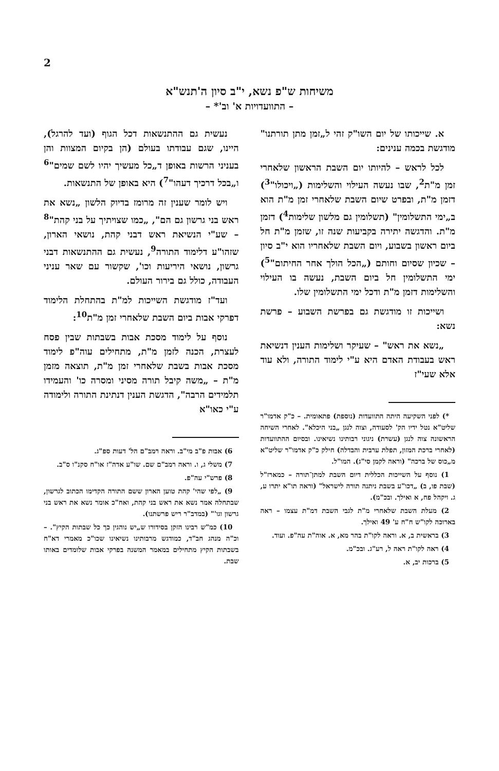2
משיחות ש"פ נשא, י"ב סיון ה'תנש"א
– התוועדויות א' וב'* –
א. שייכותו של יום השו"ק זהי ל„זמן מתן תורתנו" מודגשת בכמה ענינים:
לכל לראש – להיותו יום השבת הראשון שלאחרי זמן מ"ת<sup>2</sup>, שבו נעשה העילוי והשלימות („ויכולו"<sup>3</sup>) דזמן מ"ת, ובפרט שיום השבת שלאחרי זמן מ"ת הוא ב„ימי התשלומין" (תשלומין גם מלשון שלימות<sup>4</sup>) דזמן מ"ת. והדגשה יתירה בקביעות שנה זו, שזמן מ"ת חל ביום ראשון בשבוע, ויום השבת שלאחריו הוא י"ב סיון – שכיון שסיום וחותם („הכל הולך אחר החיתום"<sup>5</sup>) ימי התשלומין חל ביום השבת, נעשה בו העילוי והשלימות דזמן מ"ת ודכל ימי התשלומין שלו.
ושייכות זו מודגשת גם בפרשת השבוע – פרשת נשא:
„נשא את ראש" – שעיקר ושלימות הענין דנשיאת ראש בעבודת האדם היא ע"י לימוד התורה, ולא עוד אלא שעי"ז
*) לפני השקיעה היתה התוועדות (נוספת) פתאומית. – כ"ק אדמו"ר שליט"א נטל ידיו הק' לסעודה, וצוה לנגן „בני היכלא". לאחרי השיחה הראשונה צוה לנגן (עשרת) ניגוני רבותינו נשיאינו. ובסיום ההתוועדות (לאחרי ברכת המזון, תפלת ערבית והבדלה) חילק כ"ק אדמו"ר שליט"א מ„כוס של ברכה" (וראה לקמן סי"ג). המו"ל.
1) נוסף על השייכות הכללית דיום השבת למתן־תורה – כמארז"ל (שבת פו, ב) „דכו"ע בשבת ניתנה תורה לישראל" (וראה תו"א יתרו ע, ג. ויקהל פח, א ואילך. ובכ"מ).
2) מעלת השבת שלאחרי מ"ת לגבי השבת דמ"ת עצמו – ראה בארוכה לקו"ש ח"ח ע' 49 ואילך.
3) בראשית ב, א. וראה לקו"ת בהר מא, א. אוה"ת עה"פ. ועוד.
4) ראה לקו"ת ראה ל, רע"ג. ובכ"מ.
5) ברכות יב, א.
נעשית גם ההתנשאות דכל הגוף (ועד להרגל), היינו, שגם עבודתו בעולם (הן בקיום המצוות והן בעניני הרשות באופן ד„כל מעשיך יהיו לשם שמים"<sup>6</sup> ו„בכל דרכיך דעהו"<sup>7</sup>) היא באופן של התנשאות.
ויש לומר שענין זה מרומז בדיוק הלשון „נשא את ראש בני גרשון גם הם", „כמו שצויתיך על בני קהת"<sup>8</sup> – שע"י הנשיאת ראש דבני קהת, נושאי הארון, שזהו"ע דלימוד התורה<sup>9</sup>, נעשית גם ההתנשאות דבני גרשון, נושאי היריעות וכו', שקשור עם שאר עניני העבודה, כולל גם בירור העולם.
ועד"ז מודגשת השייכות למ"ת בהתחלת הלימוד דפרקי אבות ביום השבת שלאחרי זמן מ"ת<sup>10</sup>:
נוסף על לימוד מסכת אבות בשבתות שבין פסח לעצרת, הכנה לזמן מ"ת, מתחילים עוה"פ לימוד מסכת אבות בשבת שלאחרי זמן מ"ת, תוצאה מזמן מ"ת – „משה קיבל תורה מסיני ומסרה כו' והעמידו תלמידים הרבה", הדגשת הענין דנתינת התורה ולימודה ע"י כאו"א
6) אבות פ"ב מי"ב. וראה רמב"ם הל' דעות ספ"ג.
7) משלי ג, ו. וראה רמב"ם שם. שו"ע אדה"ז או"ח סקנ"ו ס"ב.
8) פרש"י עה"פ.
9) „לפי שהי' קהת טוען הארון ששם התורה הקדימו הכתוב לגרשון, שבתחלה אמר נשא את ראש בני קהת, ואח"כ אומר נשא את ראש בני גרשון וגו'" (במדב"ר ריש פרשתנו).
10) כמ"ש רבינו הזקן בסידורו ש„יש נוהגין כך כל שבתות הקיץ". – וכ"ה מנהג חב"ד, כמודגש מרבותינו נשיאינו שכו"כ מאמרי דא"ח בשבתות הקיץ מתחילים במאמר המשנה בפרקי אבות שלומדים באותו שבת.